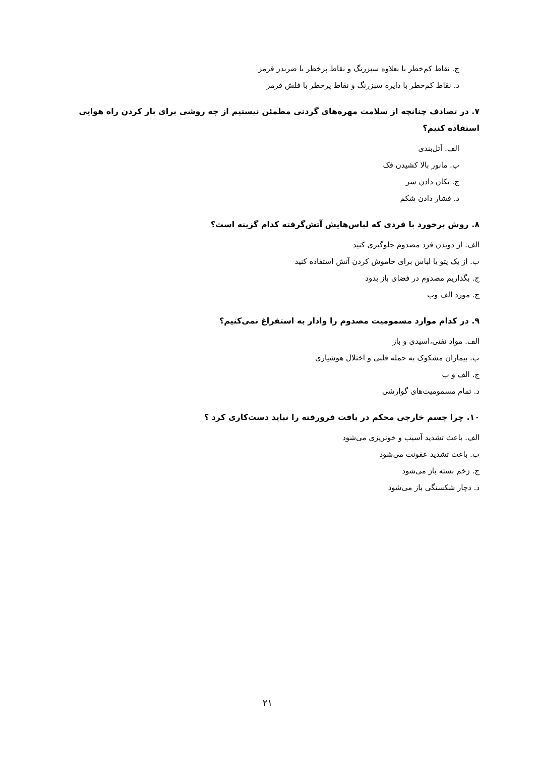ج. نقاط کم‌خطر با بعلاوه سبزرنگ و نقاط پرخطر با ضربدر قرمز
د. نقاط کم‌خطر با دایره سبزرنگ و نقاط پرخطر با فلش قرمز
۷. در تصادف چنانچه از سلامت مهره‌های گردنی مطمئن نیستیم از چه روشی برای باز کردن راه هوایی استفاده کنیم؟
الف. آتل‌بندی
ب. مانور بالا کشیدن فک
ج. تکان دادن سر
د. فشار دادن شکم
۸. روش برخورد با فردی که لباس‌هایش آتش‌گرفته کدام گزینه است؟
الف. از دویدن فرد مصدوم جلوگیری کنید
ب. از یک پتو یا لباس برای خاموش کردن آتش استفاده کنید
ج. بگذاریم مصدوم در فضای باز بدود
ج. مورد الف وب
۹. در کدام موارد مسمومیت مصدوم را وادار به استفراغ نمی‌کنیم؟
الف. مواد نفتی،اسیدی و باز
ب. بیماران مشکوک به حمله قلبی و اختلال هوشیاری
ج. الف و ب
د. تمام مسمومیت‌های گوارشی
۱۰. چرا جسم خارجی محکم در بافت فرورفته را نباید دست‌کاری کرد ؟
الف. باعث تشدید آسیب و خونریزی می‌شود
ب. باعث تشدید عفونت می‌شود
ج. زخم بسته باز می‌شود
د. دچار شکستگی باز می‌شود
۲۱